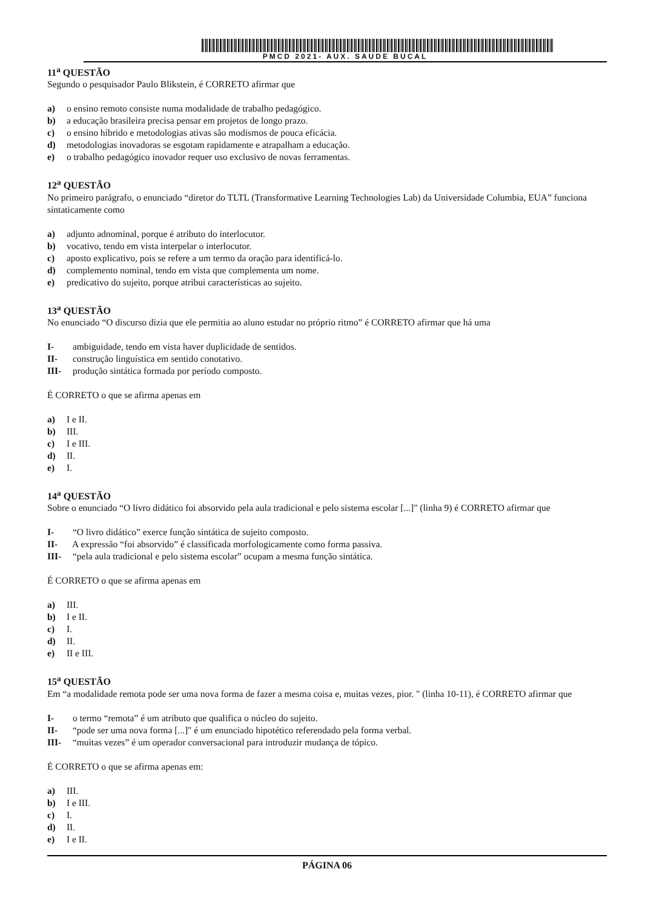PMCD 2021- AUX. SAUDE BUCAL
11<sup>a</sup> QUESTÃO
Segundo o pesquisador Paulo Blikstein, é CORRETO afirmar que
a) o ensino remoto consiste numa modalidade de trabalho pedagógico.
b) a educação brasileira precisa pensar em projetos de longo prazo.
c) o ensino híbrido e metodologias ativas são modismos de pouca eficácia.
d) metodologias inovadoras se esgotam rapidamente e atrapalham a educação.
e) o trabalho pedagógico inovador requer uso exclusivo de novas ferramentas.
12<sup>a</sup> QUESTÃO
No primeiro parágrafo, o enunciado “diretor do TLTL (Transformative Learning Technologies Lab) da Universidade Columbia, EUA” funciona sintaticamente como
a) adjunto adnominal, porque é atributo do interlocutor.
b) vocativo, tendo em vista interpelar o interlocutor.
c) aposto explicativo, pois se refere a um termo da oração para identificá-lo.
d) complemento nominal, tendo em vista que complementa um nome.
e) predicativo do sujeito, porque atribui características ao sujeito.
13<sup>a</sup> QUESTÃO
No enunciado “O discurso dizia que ele permitia ao aluno estudar no próprio ritmo” é CORRETO afirmar que há uma
I- ambiguidade, tendo em vista haver duplicidade de sentidos.
II- construção linguística em sentido conotativo.
III- produção sintática formada por período composto.
É CORRETO o que se afirma apenas em
a) I e II.
b) III.
c) I e III.
d) II.
e) I.
14<sup>a</sup> QUESTÃO
Sobre o enunciado “O livro didático foi absorvido pela aula tradicional e pelo sistema escolar [...]" (linha 9) é CORRETO afirmar que
I- “O livro didático” exerce função sintática de sujeito composto.
II- A expressão “foi absorvido” é classificada morfologicamente como forma passiva.
III- “pela aula tradicional e pelo sistema escolar” ocupam a mesma função sintática.
É CORRETO o que se afirma apenas em
a) III.
b) I e II.
c) I.
d) II.
e) II e III.
15<sup>a</sup> QUESTÃO
Em “a modalidade remota pode ser uma nova forma de fazer a mesma coisa e, muitas vezes, pior. " (linha 10-11), é CORRETO afirmar que
I- o termo “remota” é um atributo que qualifica o núcleo do sujeito.
II- “pode ser uma nova forma [...]" é um enunciado hipotético referendado pela forma verbal.
III- “muitas vezes” é um operador conversacional para introduzir mudança de tópico.
É CORRETO o que se afirma apenas em:
a) III.
b) I e III.
c) I.
d) II.
e) I e II.
PÁGINA 06